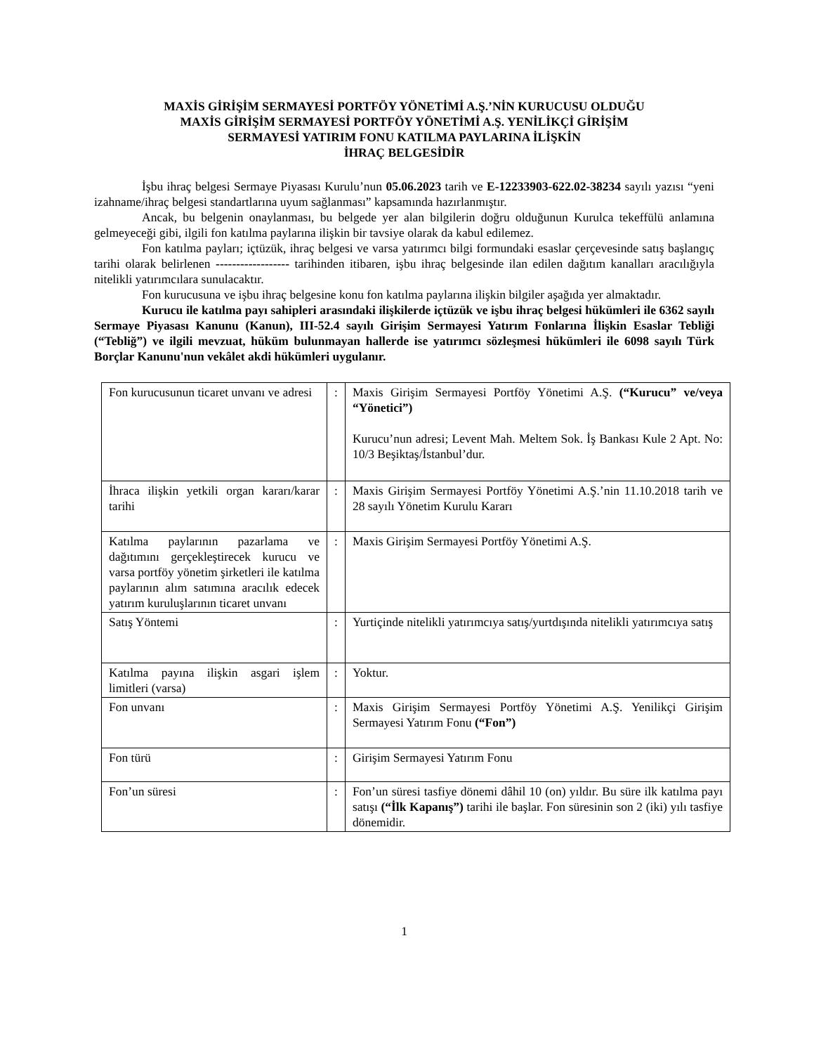MAXİS GİRİŞİM SERMAYESİ PORTFÖY YÖNETİMİ A.Ş.’NİN KURUCUSU OLDUĞU
MAXİS GİRİŞİM SERMAYESİ PORTFÖY YÖNETİMİ A.Ş. YENİLİKÇİ GİRİŞİM
SERMAYESİ YATIRIM FONU KATILMA PAYLARINA İLİŞKİN
İHRAÇ BELGESİDİR
İşbu ihraç belgesi Sermaye Piyasası Kurulu’nun 05.06.2023 tarih ve E-12233903-622.02-38234 sayılı yazısı “yeni izahname/ihraç belgesi standartlarına uyum sağlanması” kapsamında hazırlanmıştır.
Ancak, bu belgenin onaylanması, bu belgede yer alan bilgilerin doğru olduğunun Kurulca tekeffülü anlamına gelmeyeceği gibi, ilgili fon katılma paylarına ilişkin bir tavsiye olarak da kabul edilemez.
Fon katılma payları; içtüzük, ihraç belgesi ve varsa yatırımcı bilgi formundaki esaslar çerçevesinde satış başlangıç tarihi olarak belirlenen ------------------ tarihinden itibaren, işbu ihraç belgesinde ilan edilen dağıtım kanalları aracılığıyla nitelikli yatırımcılara sunulacaktır.
Fon kurucusuna ve işbu ihraç belgesine konu fon katılma paylarına ilişkin bilgiler aşağıda yer almaktadır.
Kurucu ile katılma payı sahipleri arasındaki ilişkilerde içtüzük ve işbu ihraç belgesi hükümleri ile 6362 sayılı Sermaye Piyasası Kanunu (Kanun), III-52.4 sayılı Girişim Sermayesi Yatırım Fonlarına İlişkin Esaslar Tebliği (“Tebliğ”) ve ilgili mevzuat, hüküm bulunmayan hallerde ise yatırımcı sözleşmesi hükümleri ile 6098 sayılı Türk Borçlar Kanunu'nun vekâlet akdi hükümleri uygulanır.
| Fon kurucusunun ticaret unvanı ve adresi | : | Maxis Girişim Sermayesi Portföy Yönetimi A.Ş. (“Kurucu” ve/veya “Yönetici”) Kurucu’nun adresi; Levent Mah. Meltem Sok. İş Bankası Kule 2 Apt. No: 10/3 Beşiktaş/İstanbul’dur. |
| İhraca ilişkin yetkili organ kararı/karar tarihi | : | Maxis Girişim Sermayesi Portföy Yönetimi A.Ş.’nin 11.10.2018 tarih ve 28 sayılı Yönetim Kurulu Kararı |
| Katılma paylarının pazarlama ve dağıtımını gerçekleştirecek kurucu ve varsa portföy yönetim şirketleri ile katılma paylarının alım satımına aracılık edecek yatırım kuruluşlarının ticaret unvanı | : | Maxis Girişim Sermayesi Portföy Yönetimi A.Ş. |
| Satış Yöntemi | : | Yurtiçinde nitelikli yatırımcıya satış/yurtdışında nitelikli yatırımcıya satış |
| Katılma payına ilişkin asgari işlem limitleri (varsa) | : | Yoktur. |
| Fon unvanı | : | Maxis Girişim Sermayesi Portföy Yönetimi A.Ş. Yenilikçi Girişim Sermayesi Yatırım Fonu (“Fon”) |
| Fon türü | : | Girişim Sermayesi Yatırım Fonu |
| Fon’un süresi | : | Fon’un süresi tasfiye dönemi dâhil 10 (on) yıldır. Bu süre ilk katılma payı satışı (“İlk Kapanış”) tarihi ile başlar. Fon süresinin son 2 (iki) yılı tasfiye dönemidir. |
1